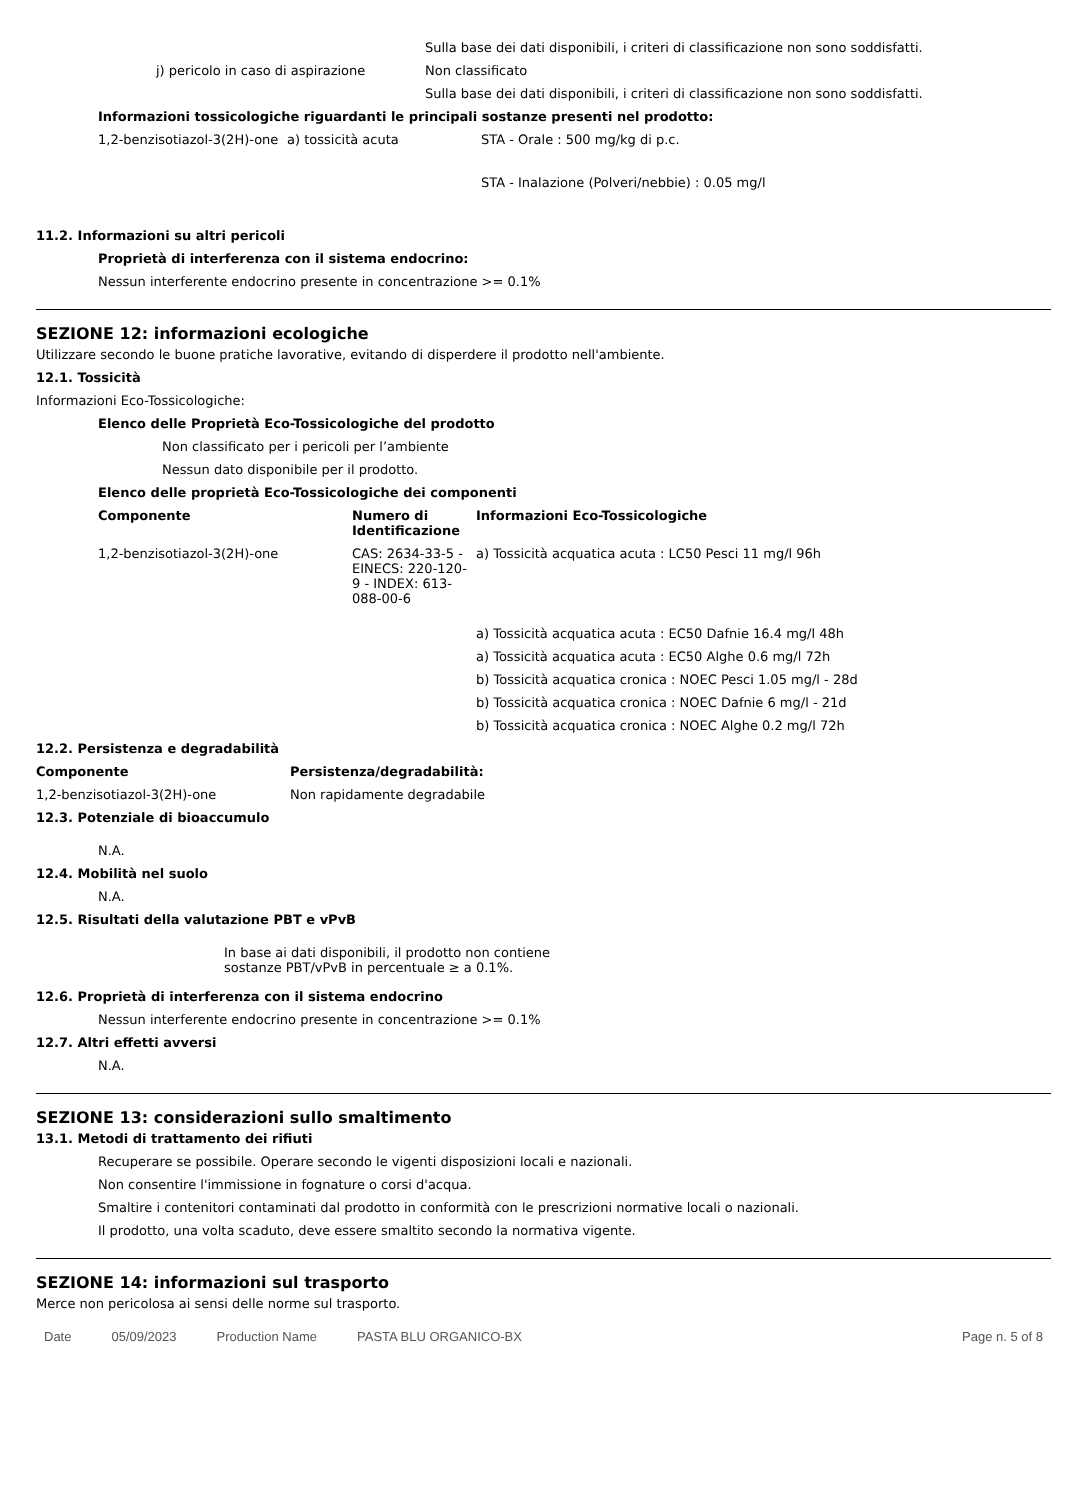| | Sulla base dei dati disponibili, i criteri di classificazione non sono soddisfatti. |
| j) pericolo in caso di aspirazione | Non classificato |
| | Sulla base dei dati disponibili, i criteri di classificazione non sono soddisfatti. |
Informazioni tossicologiche riguardanti le principali sostanze presenti nel prodotto:
| 1,2-benzisotiazol-3(2H)-one | a) tossicità acuta | STA - Orale : 500 mg/kg di p.c. |
| | | STA - Inalazione (Polveri/nebbie) : 0.05 mg/l |
11.2. Informazioni su altri pericoli
Proprietà di interferenza con il sistema endocrino:
Nessun interferente endocrino presente in concentrazione >= 0.1%
SEZIONE 12: informazioni ecologiche
Utilizzare secondo le buone pratiche lavorative, evitando di disperdere il prodotto nell'ambiente.
12.1. Tossicità
Informazioni Eco-Tossicologiche:
Elenco delle Proprietà Eco-Tossicologiche del prodotto
Non classificato per i pericoli per l’ambiente
Nessun dato disponibile per il prodotto.
Elenco delle proprietà Eco-Tossicologiche dei componenti
| Componente | Numero di Identificazione | Informazioni Eco-Tossicologiche |
| --- | --- | --- |
| 1,2-benzisotiazol-3(2H)-one | CAS: 2634-33-5 - EINECS: 220-120-9 - INDEX: 613-088-00-6 | a) Tossicità acquatica acuta : LC50 Pesci 11 mg/l 96h |
| | | a) Tossicità acquatica acuta : EC50 Dafnie 16.4 mg/l 48h |
| | | a) Tossicità acquatica acuta : EC50 Alghe 0.6 mg/l 72h |
| | | b) Tossicità acquatica cronica : NOEC Pesci 1.05 mg/l - 28d |
| | | b) Tossicità acquatica cronica : NOEC Dafnie 6 mg/l - 21d |
| | | b) Tossicità acquatica cronica : NOEC Alghe 0.2 mg/l 72h |
12.2. Persistenza e degradabilità
| Componente | Persistenza/degradabilità: |
| --- | --- |
| 1,2-benzisotiazol-3(2H)-one | Non rapidamente degradabile |
12.3. Potenziale di bioaccumulo
N.A.
12.4. Mobilità nel suolo
N.A.
12.5. Risultati della valutazione PBT e vPvB
In base ai dati disponibili, il prodotto non contiene sostanze PBT/vPvB in percentuale ≥ a 0.1%.
12.6. Proprietà di interferenza con il sistema endocrino
Nessun interferente endocrino presente in concentrazione >= 0.1%
12.7. Altri effetti avversi
N.A.
SEZIONE 13: considerazioni sullo smaltimento
13.1. Metodi di trattamento dei rifiuti
Recuperare se possibile. Operare secondo le vigenti disposizioni locali e nazionali.
Non consentire l'immissione in fognature o corsi d'acqua.
Smaltire i contenitori contaminati dal prodotto in conformità con le prescrizioni normative locali o nazionali.
Il prodotto, una volta scaduto, deve essere smaltito secondo la normativa vigente.
SEZIONE 14: informazioni sul trasporto
Merce non pericolosa ai sensi delle norme sul trasporto.
Date 05/09/2023 Production Name PASTA BLU ORGANICO-BX Page n. 5 of 8